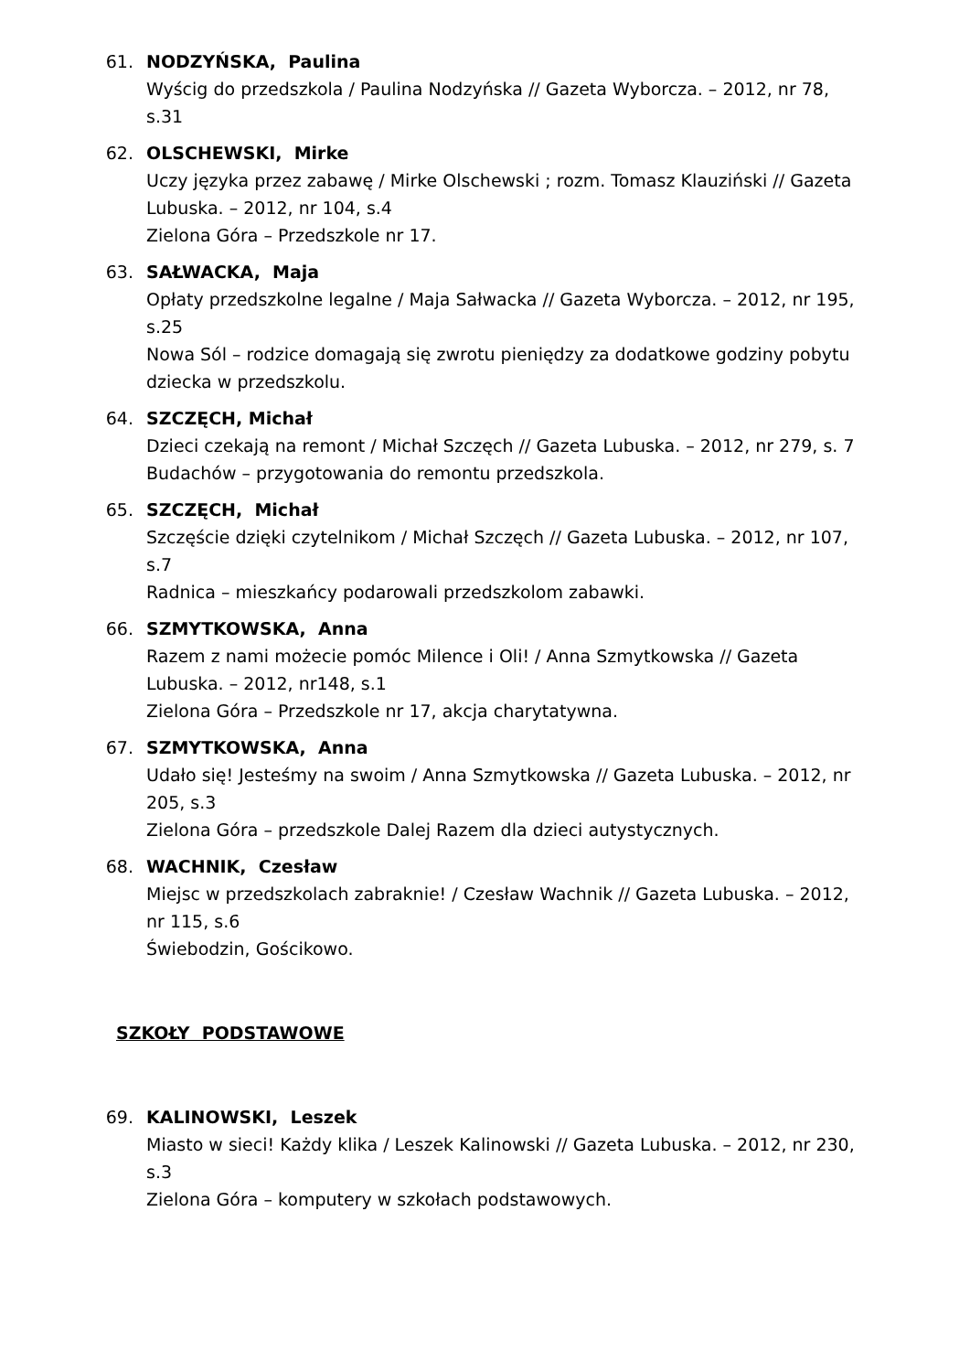61. NODZYŃSKA, Paulina
Wyścig do przedszkola / Paulina Nodzyńska // Gazeta Wyborcza. – 2012, nr 78, s.31
62. OLSCHEWSKI, Mirke
Uczy języka przez zabawę / Mirke Olschewski ; rozm. Tomasz Klauziński // Gazeta Lubuska. – 2012, nr 104, s.4
Zielona Góra – Przedszkole nr 17.
63. SAŁWACKA, Maja
Opłaty przedszkolne legalne / Maja Sałwacka // Gazeta Wyborcza. – 2012, nr 195, s.25
Nowa Sól – rodzice domagają się zwrotu pieniędzy za dodatkowe godziny pobytu dziecka w przedszkolu.
64. SZCZĘCH, Michał
Dzieci czekają na remont / Michał Szczęch // Gazeta Lubuska. – 2012, nr 279, s. 7
Budachów – przygotowania do remontu przedszkola.
65. SZCZĘCH, Michał
Szczęście dzięki czytelnikom / Michał Szczęch // Gazeta Lubuska. – 2012, nr 107, s.7
Radnica – mieszkańcy podarowali przedszkolom zabawki.
66. SZMYTKOWSKA, Anna
Razem z nami możecie pomóc Milence i Oli! / Anna Szmytkowska // Gazeta Lubuska. – 2012, nr148, s.1
Zielona Góra – Przedszkole nr 17, akcja charytatywna.
67. SZMYTKOWSKA, Anna
Udało się! Jesteśmy na swoim / Anna Szmytkowska // Gazeta Lubuska. – 2012, nr 205, s.3
Zielona Góra – przedszkole Dalej Razem dla dzieci autystycznych.
68. WACHNIK, Czesław
Miejsc w przedszkolach zabraknie! / Czesław Wachnik // Gazeta Lubuska. – 2012, nr 115, s.6
Świebodzin, Gościkowo.
SZKOŁY PODSTAWOWE
69. KALINOWSKI, Leszek
Miasto w sieci! Każdy klika / Leszek Kalinowski // Gazeta Lubuska. – 2012, nr 230, s.3
Zielona Góra – komputery w szkołach podstawowych.